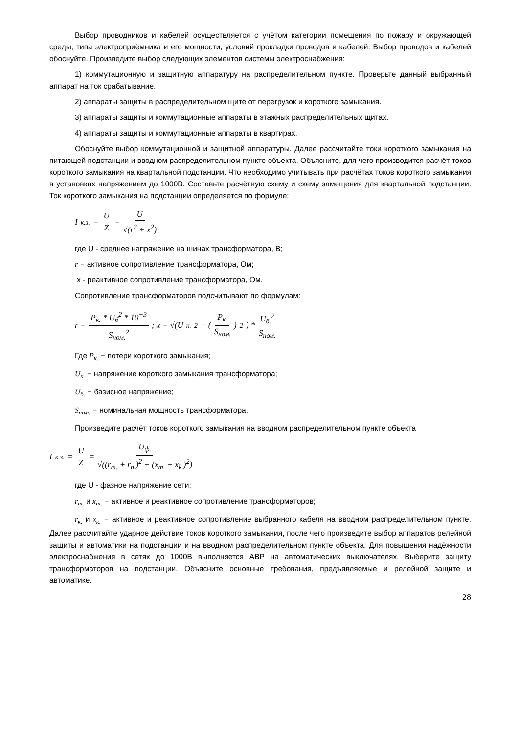Выбор проводников и кабелей осуществляется с учётом категории помещения по пожару и окружающей среды, типа электроприёмника и его мощности, условий прокладки проводов и кабелей. Выбор проводов и кабелей обоснуйте. Произведите выбор следующих элементов системы электроснабжения:
1) коммутационную и защитную аппаратуру на распределительном пункте. Проверьте данный выбранный аппарат на ток срабатывание.
2) аппараты защиты в распределительном щите от перегрузок и короткого замыкания.
3) аппараты защиты и коммутационные аппараты в этажных распределительных щитах.
4) аппараты защиты и коммутационные аппараты в квартирах.
Обоснуйте выбор коммутационной и защитной аппаратуры. Далее рассчитайте токи короткого замыкания на питающей подстанции и вводном распределительном пункте объекта. Объясните, для чего производится расчёт токов короткого замыкания на квартальной подстанции. Что необходимо учитывать при расчётах токов короткого замыкания в установках напряжением до 1000В. Составьте расчётную схему и схему замещения для квартальной подстанции. Ток короткого замыкания на подстанции определяется по формуле:
I<sub>к.з.</sub> = U Z = U √(r<sup>2</sup> + x<sup>2</sup>)
где U - среднее напряжение на шинах трансформатора, В;
r − активное сопротивление трансформатора, Ом;
x - реактивное сопротивление трансформатора, Ом.
Сопротивление трансформаторов подсчитывают по формулам:
r = P<sub>к.</sub> * U<sub>б</sub><sup>2</sup> * 10<sup>−3</sup> S<sub>ном.</sub><sup>2</sup>; x = √(U<sub>к.</sub><sup>2</sup> − (P<sub>к.</sub> S<sub>ном.</sub>)<sup>2</sup>) * U<sub>б.</sub><sup>2</sup> S<sub>ном.</sub>
Где P<sub>к.</sub> − потери короткого замыкания;
U<sub>к.</sub> − напряжение короткого замыкания трансформатора;
U<sub>б.</sub> − базисное напряжение;
S<sub>ном.</sub> − номинальная мощность трансформатора.
Произведите расчёт токов короткого замыкания на вводном распределительном пункте объекта
I<sub>к.з.</sub> = U Z = U<sub>ф.</sub> √((r<sub>т.</sub> + r<sub>п.</sub>)<sup>2</sup> + (x<sub>т.</sub> + x<sub>k.</sub>)<sup>2</sup>)
где U - фазное напряжение сети;
r<sub>т.</sub> и x<sub>т.</sub> − активное и реактивное сопротивление трансформаторов;
r<sub>к.</sub> и x<sub>к.</sub> − активное и реактивное сопротивление выбранного кабеля на вводном распределительном пункте. Далее рассчитайте ударное действие токов короткого замыкания, после чего произведите выбор аппаратов релейной защиты и автоматики на подстанции и на вводном распределительном пункте объекта. Для повышения надёжности электроснабжения в сетях до 1000В выполняется АВР на автоматических выключателях. Выберите защиту трансформаторов на подстанции. Объясните основные требования, предъявляемые и релейной защите и автоматике.
28